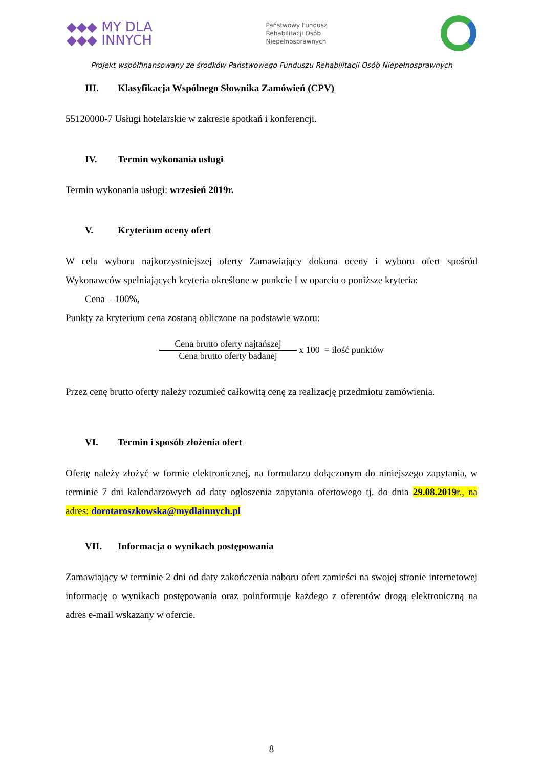◆◆◆ MY DLA
◆◆◆ INNYCH
Państwowy Fundusz
Rehabilitacji Osób
Niepełnosprawnych
Projekt współfinansowany ze środków Państwowego Funduszu Rehabilitacji Osób Niepełnosprawnych
III. Klasyfikacja Wspólnego Słownika Zamówień (CPV)
55120000-7 Usługi hotelarskie w zakresie spotkań i konferencji.
IV. Termin wykonania usługi
Termin wykonania usługi: wrzesień 2019r.
V. Kryterium oceny ofert
W celu wyboru najkorzystniejszej oferty Zamawiający dokona oceny i wyboru ofert spośród Wykonawców spełniających kryteria określone w punkcie I w oparciu o poniższe kryteria:
Cena – 100%,
Punkty za kryterium cena zostaną obliczone na podstawie wzoru:
Cena brutto oferty najtańszej
Cena brutto oferty badanej
x 100 = ilość punktów
Przez cenę brutto oferty należy rozumieć całkowitą cenę za realizację przedmiotu zamówienia.
VI. Termin i sposób złożenia ofert
Ofertę należy złożyć w formie elektronicznej, na formularzu dołączonym do niniejszego zapytania, w terminie 7 dni kalendarzowych od daty ogłoszenia zapytania ofertowego tj. do dnia 29.08.2019r., na adres: dorotaroszkowska@mydlainnych.pl
VII. Informacja o wynikach postępowania
Zamawiający w terminie 2 dni od daty zakończenia naboru ofert zamieści na swojej stronie internetowej informację o wynikach postępowania oraz poinformuje każdego z oferentów drogą elektroniczną na adres e-mail wskazany w ofercie.
8